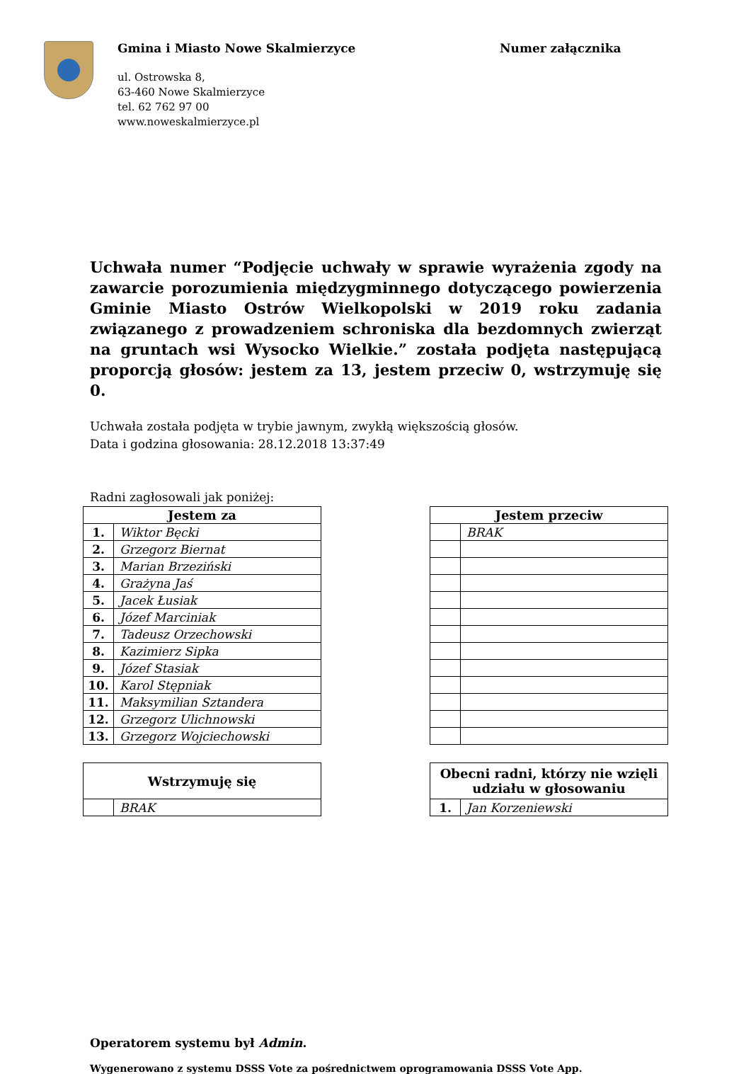Gmina i Miasto Nowe Skalmierzyce
ul. Ostrowska 8,
63-460 Nowe Skalmierzyce
tel. 62 762 97 00
www.noweskalmierzyce.pl
Numer załącznika
Uchwała numer “Podjęcie uchwały w sprawie wyrażenia zgody na zawarcie porozumienia międzygminnego dotyczącego powierzenia Gminie Miasto Ostrów Wielkopolski w 2019 roku zadania związanego z prowadzeniem schroniska dla bezdomnych zwierząt na gruntach wsi Wysocko Wielkie.” została podjęta następującą proporcją głosów: jestem za 13, jestem przeciw 0, wstrzymuję się 0.
Uchwała została podjęta w trybie jawnym, zwykłą większością głosów.
Data i godzina głosowania: 28.12.2018 13:37:49
Radni zagłosowali jak poniżej:
| Jestem za | |
| --- | --- |
| 1. | Wiktor Bęcki |
| 2. | Grzegorz Biernat |
| 3. | Marian Brzeziński |
| 4. | Grażyna Jaś |
| 5. | Jacek Łusiak |
| 6. | Józef Marciniak |
| 7. | Tadeusz Orzechowski |
| 8. | Kazimierz Sipka |
| 9. | Józef Stasiak |
| 10. | Karol Stępniak |
| 11. | Maksymilian Sztandera |
| 12. | Grzegorz Ulichnowski |
| 13. | Grzegorz Wojciechowski |
| Jestem przeciw | |
| --- | --- |
| | BRAK |
| Wstrzymuję się | |
| --- | --- |
| | BRAK |
| Obecni radni, którzy nie wzięli udziału w głosowaniu | |
| --- | --- |
| 1. | Jan Korzeniewski |
Operatorem systemu był Admin.
Wygenerowano z systemu DSSS Vote za pośrednictwem oprogramowania DSSS Vote App.